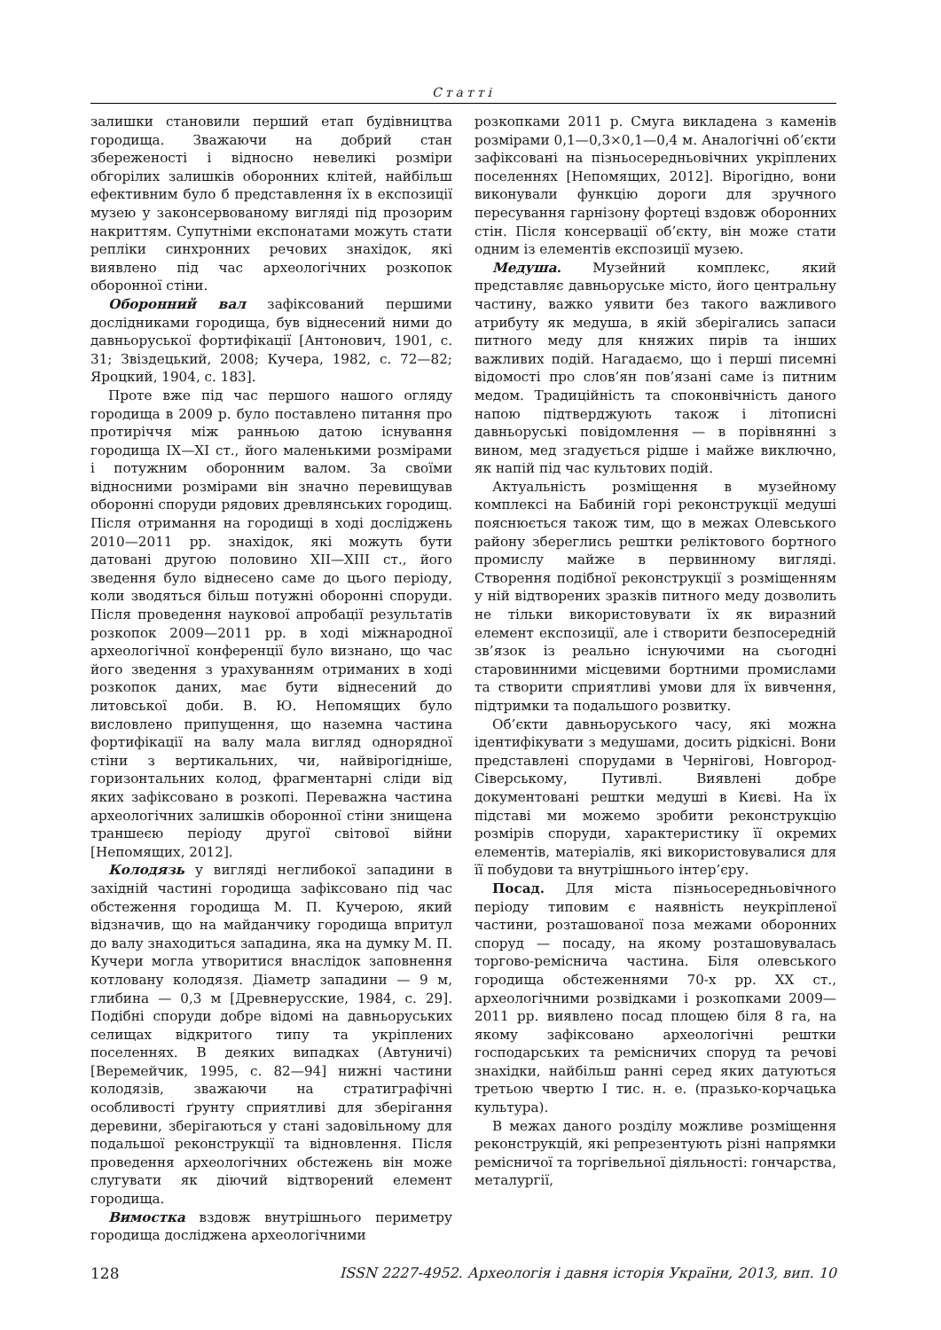Статті
залишки становили перший етап будівництва городища. Зважаючи на добрий стан збереженості і відносно невеликі розміри обгорілих залишків оборонних клітей, найбільш ефективним було б представлення їх в експозиції музею у законсервованому вигляді під прозорим накриттям. Супутніми експонатами можуть стати репліки синхронних речових знахідок, які виявлено під час археологічних розкопок оборонної стіни.
Оборонний вал зафіксований першими дослідниками городища, був віднесений ними до давньоруської фортифікації [Антонович, 1901, с. 31; Звіздецький, 2008; Кучера, 1982, с. 72—82; Яроцкий, 1904, с. 183].
Проте вже під час першого нашого огляду городища в 2009 р. було поставлено питання про протиріччя між ранньою датою існування городища IX—XI ст., його маленькими розмірами і потужним оборонним валом. За своїми відносними розмірами він значно перевищував оборонні споруди рядових древлянських городищ. Після отримання на городищі в ході досліджень 2010—2011 рр. знахідок, які можуть бути датовані другою половино XII—XIII ст., його зведення було віднесено саме до цього періоду, коли зводяться більш потужні оборонні споруди. Після проведення наукової апробації результатів розкопок 2009—2011 рр. в ході міжнародної археологічної конференції було визнано, що час його зведення з урахуванням отриманих в ході розкопок даних, має бути віднесений до литовської доби. В. Ю. Непомящих було висловлено припущення, що наземна частина фортифікації на валу мала вигляд однорядної стіни з вертикальних, чи, найвірогідніше, горизонтальних колод, фрагментарні сліди від яких зафіксовано в розкопі. Переважна частина археологічних залишків оборонної стіни знищена траншеєю періоду другої світової війни [Непомящих, 2012].
Колодязь у вигляді неглибокої западини в західній частині городища зафіксовано під час обстеження городища М. П. Кучерою, який відзначив, що на майданчику городища впритул до валу знаходиться западина, яка на думку М. П. Кучери могла утворитися внаслідок заповнення котловану колодязя. Діаметр западини — 9 м, глибина — 0,3 м [Древнерусские, 1984, с. 29]. Подібні споруди добре відомі на давньоруських селищах відкритого типу та укріплених поселеннях. В деяких випадках (Автуничі) [Веремейчик, 1995, с. 82—94] нижні частини колодязів, зважаючи на стратиграфічні особливості ґрунту сприятливі для зберігання деревини, зберігаються у стані задовільному для подальшої реконструкції та відновлення. Після проведення археологічних обстежень він може слугувати як діючий відтворений елемент городища.
Вимостка вздовж внутрішнього периметру городища досліджена археологічними
розкопками 2011 р. Смуга викладена з каменів розмірами 0,1—0,3×0,1—0,4 м. Аналогічні об’єкти зафіксовані на пізньосередньовічних укріплених поселеннях [Непомящих, 2012]. Вірогідно, вони виконували функцію дороги для зручного пересування гарнізону фортеці вздовж оборонних стін. Після консервації об’єкту, він може стати одним із елементів експозиції музею.
Медуша. Музейний комплекс, який представляє давньоруське місто, його центральну частину, важко уявити без такого важливого атрибуту як медуша, в якій зберігались запаси питного меду для княжих пирів та інших важливих подій. Нагадаємо, що і перші писемні відомості про слов’ян пов’язані саме із питним медом. Традиційність та споконвічність даного напою підтверджують також і літописні давньоруські повідомлення — в порівнянні з вином, мед згадується рідше і майже виключно, як напій під час культових подій.
Актуальність розміщення в музейному комплексі на Бабиній горі реконструкції медуші пояснюється також тим, що в межах Олевського району збереглись рештки реліктового бортного промислу майже в первинному вигляді. Створення подібної реконструкції з розміщенням у ній відтворених зразків питного меду дозволить не тільки використовувати їх як виразний елемент експозиції, але і створити безпосередній зв’язок із реально існуючими на сьогодні старовинними місцевими бортними промислами та створити сприятливі умови для їх вивчення, підтримки та подальшого розвитку.
Об’єкти давньоруського часу, які можна ідентифікувати з медушами, досить рідкісні. Вони представлені спорудами в Чернігові, Новгород-Сіверському, Путивлі. Виявлені добре документовані рештки медуші в Києві. На їх підставі ми можемо зробити реконструкцію розмірів споруди, характеристику її окремих елементів, матеріалів, які використовувалися для її побудови та внутрішнього інтер’єру.
Посад. Для міста пізньосередньовічного періоду типовим є наявність неукріпленої частини, розташованої поза межами оборонних споруд — посаду, на якому розташовувалась торгово-реміснича частина. Біля олевського городища обстеженнями 70-х рр. XX ст., археологічними розвідками і розкопками 2009—2011 рр. виявлено посад площею біля 8 га, на якому зафіксовано археологічні рештки господарських та ремісничих споруд та речові знахідки, найбільш ранні серед яких датуються третьою чвертю I тис. н. е. (празько-корчацька культура).
В межах даного розділу можливе розміщення реконструкцій, які репрезентують різні напрямки ремісничої та торгівельної діяльності: гончарства, металургії,
128 ISSN 2227-4952. Археологія і давня історія України, 2013, вип. 10